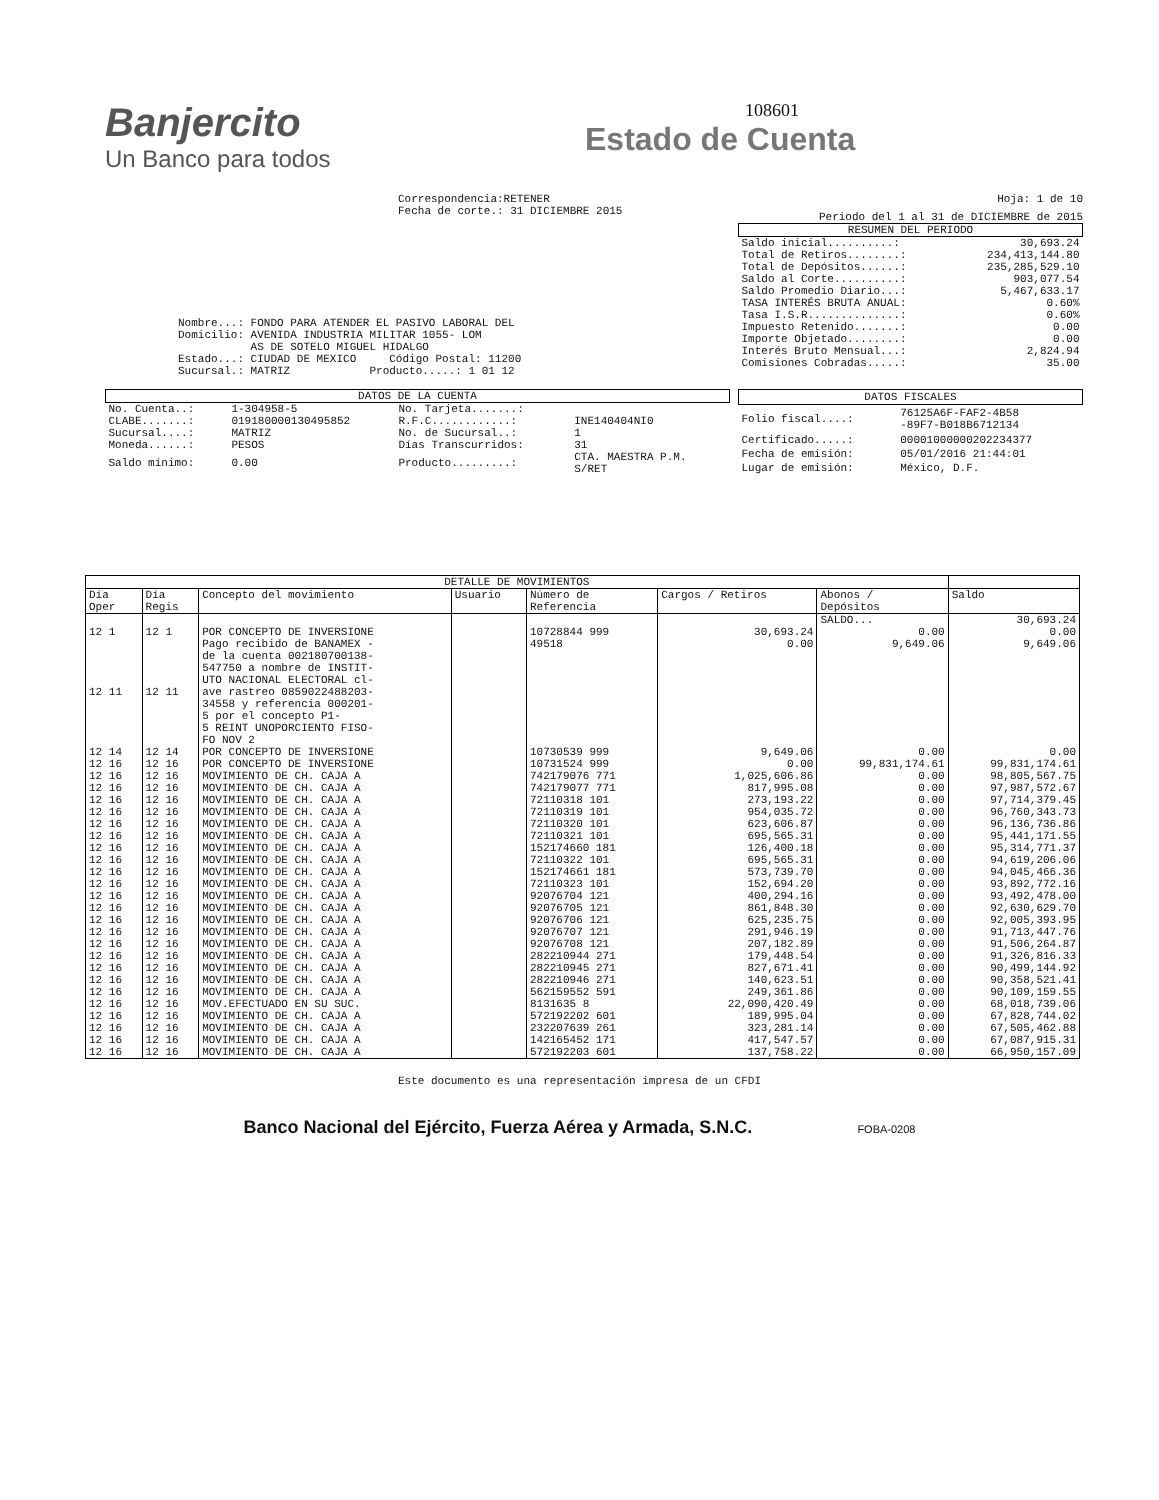Banjercito
Un Banco para todos
108601
Estado de Cuenta
Correspondencia:RETENER
Fecha de corte.: 31 DICIEMBRE 2015
Nombre...: FONDO PARA ATENDER EL PASIVO LABORAL DEL
Domicilio: AVENIDA INDUSTRIA MILITAR 1055- LOM
AS DE SOTELO MIGUEL HIDALGO
Estado...: CIUDAD DE MEXICO Código Postal: 11200
Sucursal.: MATRIZ Producto.....: 1 01 12
Hoja: 1 de 10
Periodo del 1 al 31 de DICIEMBRE de 2015
| RESUMEN DEL PERIODO | |
| --- | --- |
| Saldo inicial..........: | 30,693.24 |
| Total de Retiros........: | 234,413,144.80 |
| Total de Depósitos......: | 235,285,529.10 |
| Saldo al Corte..........: | 903,077.54 |
| Saldo Promedio Diario...: | 5,467,633.17 |
| TASA INTERÉS BRUTA ANUAL: | 0.60% |
| Tasa I.S.R..............: | 0.60% |
| Impuesto Retenido.......: | 0.00 |
| Importe Objetado........: | 0.00 |
| Interés Bruto Mensual...: | 2,824.94 |
| Comisiones Cobradas.....: | 35.00 |
| DATOS DE LA CUENTA | | | |
| --- | --- | --- | --- |
| No. Cuenta..: | 1-304958-5 | No. Tarjeta.......: | |
| CLABE.......: | 019180000130495852 | R.F.C............: | INE140404NI0 |
| Sucursal....: | MATRIZ | No. de Sucursal..: | 1 |
| Moneda......: | PESOS | Días Transcurridos: | 31 |
| Saldo mínimo: | 0.00 | Producto.........: | CTA. MAESTRA P.M. S/RET |
| DATOS FISCALES | |
| --- | --- |
| Folio fiscal....: | 76125A6F-FAF2-4B58 -89F7-B018B6712134 |
| Certificado.....: | 00001000000202234377 |
| Fecha de emisión: | 05/01/2016 21:44:01 |
| Lugar de emisión: | México, D.F. |
| DETALLE DE MOVIMIENTOS | | | | | | | |
| --- | --- | --- | --- | --- | --- | --- | --- |
| Día Oper | Día Regis | Concepto del movimiento | Usuario | Número de Referencia | Cargos / Retiros | Abonos / Depósitos | Saldo |
| | | | | | | SALDO... | 30,693.24 |
| 12 1 | 12 1 | POR CONCEPTO DE INVERSIONE | | 10728844 999 | 30,693.24 | 0.00 | 0.00 |
| 12 11 | 12 11 | Pago recibido de BANAMEX - de la cuenta 002180700138- 547750 a nombre de INSTIT- UTO NACIONAL ELECTORAL cl- ave rastreo 0859022488203- 34558 y referencia 000201- 5 por el concepto P1- 5 REINT UNOPORCIENTO FISO- FO NOV 2 | | 49518 | 0.00 | 9,649.06 | 9,649.06 |
| 12 14 | 12 14 | POR CONCEPTO DE INVERSIONE | | 10730539 999 | 9,649.06 | 0.00 | 0.00 |
| 12 16 | 12 16 | POR CONCEPTO DE INVERSIONE | | 10731524 999 | 0.00 | 99,831,174.61 | 99,831,174.61 |
| 12 16 | 12 16 | MOVIMIENTO DE CH. CAJA A | | 742179076 771 | 1,025,606.86 | 0.00 | 98,805,567.75 |
| 12 16 | 12 16 | MOVIMIENTO DE CH. CAJA A | | 742179077 771 | 817,995.08 | 0.00 | 97,987,572.67 |
| 12 16 | 12 16 | MOVIMIENTO DE CH. CAJA A | | 72110318 101 | 273,193.22 | 0.00 | 97,714,379.45 |
| 12 16 | 12 16 | MOVIMIENTO DE CH. CAJA A | | 72110319 101 | 954,035.72 | 0.00 | 96,760,343.73 |
| 12 16 | 12 16 | MOVIMIENTO DE CH. CAJA A | | 72110320 101 | 623,606.87 | 0.00 | 96,136,736.86 |
| 12 16 | 12 16 | MOVIMIENTO DE CH. CAJA A | | 72110321 101 | 695,565.31 | 0.00 | 95,441,171.55 |
| 12 16 | 12 16 | MOVIMIENTO DE CH. CAJA A | | 152174660 181 | 126,400.18 | 0.00 | 95,314,771.37 |
| 12 16 | 12 16 | MOVIMIENTO DE CH. CAJA A | | 72110322 101 | 695,565.31 | 0.00 | 94,619,206.06 |
| 12 16 | 12 16 | MOVIMIENTO DE CH. CAJA A | | 152174661 181 | 573,739.70 | 0.00 | 94,045,466.36 |
| 12 16 | 12 16 | MOVIMIENTO DE CH. CAJA A | | 72110323 101 | 152,694.20 | 0.00 | 93,892,772.16 |
| 12 16 | 12 16 | MOVIMIENTO DE CH. CAJA A | | 92076704 121 | 400,294.16 | 0.00 | 93,492,478.00 |
| 12 16 | 12 16 | MOVIMIENTO DE CH. CAJA A | | 92076705 121 | 861,848.30 | 0.00 | 92,630,629.70 |
| 12 16 | 12 16 | MOVIMIENTO DE CH. CAJA A | | 92076706 121 | 625,235.75 | 0.00 | 92,005,393.95 |
| 12 16 | 12 16 | MOVIMIENTO DE CH. CAJA A | | 92076707 121 | 291,946.19 | 0.00 | 91,713,447.76 |
| 12 16 | 12 16 | MOVIMIENTO DE CH. CAJA A | | 92076708 121 | 207,182.89 | 0.00 | 91,506,264.87 |
| 12 16 | 12 16 | MOVIMIENTO DE CH. CAJA A | | 282210944 271 | 179,448.54 | 0.00 | 91,326,816.33 |
| 12 16 | 12 16 | MOVIMIENTO DE CH. CAJA A | | 282210945 271 | 827,671.41 | 0.00 | 90,499,144.92 |
| 12 16 | 12 16 | MOVIMIENTO DE CH. CAJA A | | 282210946 271 | 140,623.51 | 0.00 | 90,358,521.41 |
| 12 16 | 12 16 | MOVIMIENTO DE CH. CAJA A | | 562159552 591 | 249,361.86 | 0.00 | 90,109,159.55 |
| 12 16 | 12 16 | MOV.EFECTUADO EN SU SUC. | | 8131635 8 | 22,090,420.49 | 0.00 | 68,018,739.06 |
| 12 16 | 12 16 | MOVIMIENTO DE CH. CAJA A | | 572192202 601 | 189,995.04 | 0.00 | 67,828,744.02 |
| 12 16 | 12 16 | MOVIMIENTO DE CH. CAJA A | | 232207639 261 | 323,281.14 | 0.00 | 67,505,462.88 |
| 12 16 | 12 16 | MOVIMIENTO DE CH. CAJA A | | 142165452 171 | 417,547.57 | 0.00 | 67,087,915.31 |
| 12 16 | 12 16 | MOVIMIENTO DE CH. CAJA A | | 572192203 601 | 137,758.22 | 0.00 | 66,950,157.09 |
Este documento es una representación impresa de un CFDI
Banco Nacional del Ejército, Fuerza Aérea y Armada, S.N.C. FOBA-0208